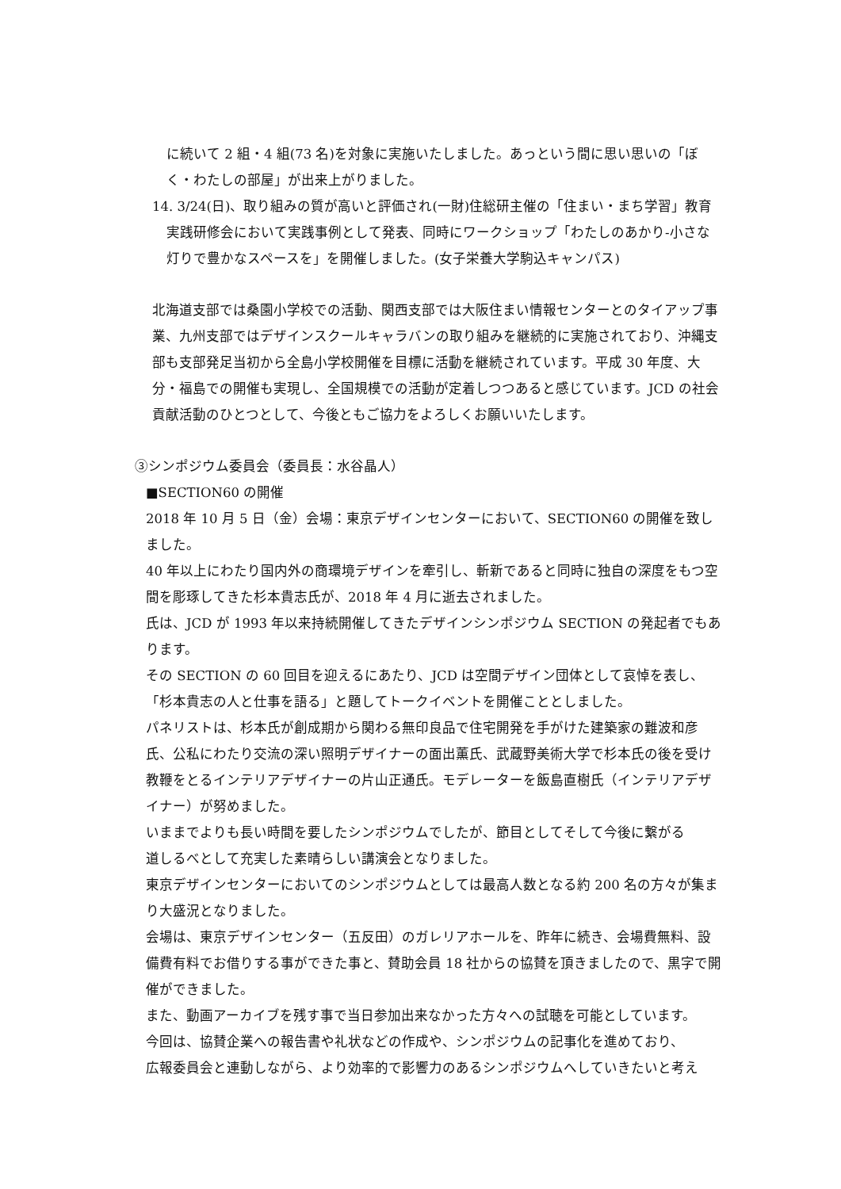に続いて 2 組・4 組(73 名)を対象に実施いたしました。あっという間に思い思いの「ぼく・わたしの部屋」が出来上がりました。
14. 3/24(日)、取り組みの質が高いと評価され(一財)住総研主催の「住まい・まち学習」教育実践研修会において実践事例として発表、同時にワークショップ「わたしのあかり-小さな灯りで豊かなスペースを」を開催しました。(女子栄養大学駒込キャンパス)
北海道支部では桑園小学校での活動、関西支部では大阪住まい情報センターとのタイアップ事業、九州支部ではデザインスクールキャラバンの取り組みを継続的に実施されており、沖縄支部も支部発足当初から全島小学校開催を目標に活動を継続されています。平成 30 年度、大分・福島での開催も実現し、全国規模での活動が定着しつつあると感じています。JCD の社会貢献活動のひとつとして、今後ともご協力をよろしくお願いいたします。
③シンポジウム委員会（委員長：水谷晶人）
■SECTION60 の開催
2018 年 10 月 5 日（金）会場：東京デザインセンターにおいて、SECTION60 の開催を致しました。
40 年以上にわたり国内外の商環境デザインを牽引し、斬新であると同時に独自の深度をもつ空間を彫琢してきた杉本貴志氏が、2018 年 4 月に逝去されました。
氏は、JCD が 1993 年以来持続開催してきたデザインシンポジウム SECTION の発起者でもあります。
その SECTION の 60 回目を迎えるにあたり、JCD は空間デザイン団体として哀悼を表し、
「杉本貴志の人と仕事を語る」と題してトークイベントを開催こととしました。
パネリストは、杉本氏が創成期から関わる無印良品で住宅開発を手がけた建築家の難波和彦氏、公私にわたり交流の深い照明デザイナーの面出薫氏、武蔵野美術大学で杉本氏の後を受け教鞭をとるインテリアデザイナーの片山正通氏。モデレーターを飯島直樹氏（インテリアデザイナー）が努めました。
いままでよりも長い時間を要したシンポジウムでしたが、節目としてそして今後に繋がる
道しるべとして充実した素晴らしい講演会となりました。
東京デザインセンターにおいてのシンポジウムとしては最高人数となる約 200 名の方々が集まり大盛況となりました。
会場は、東京デザインセンター（五反田）のガレリアホールを、昨年に続き、会場費無料、設備費有料でお借りする事ができた事と、賛助会員 18 社からの協賛を頂きましたので、黒字で開催ができました。
また、動画アーカイブを残す事で当日参加出来なかった方々への試聴を可能としています。
今回は、協賛企業への報告書や礼状などの作成や、シンポジウムの記事化を進めており、
広報委員会と連動しながら、より効率的で影響力のあるシンポジウムへしていきたいと考え